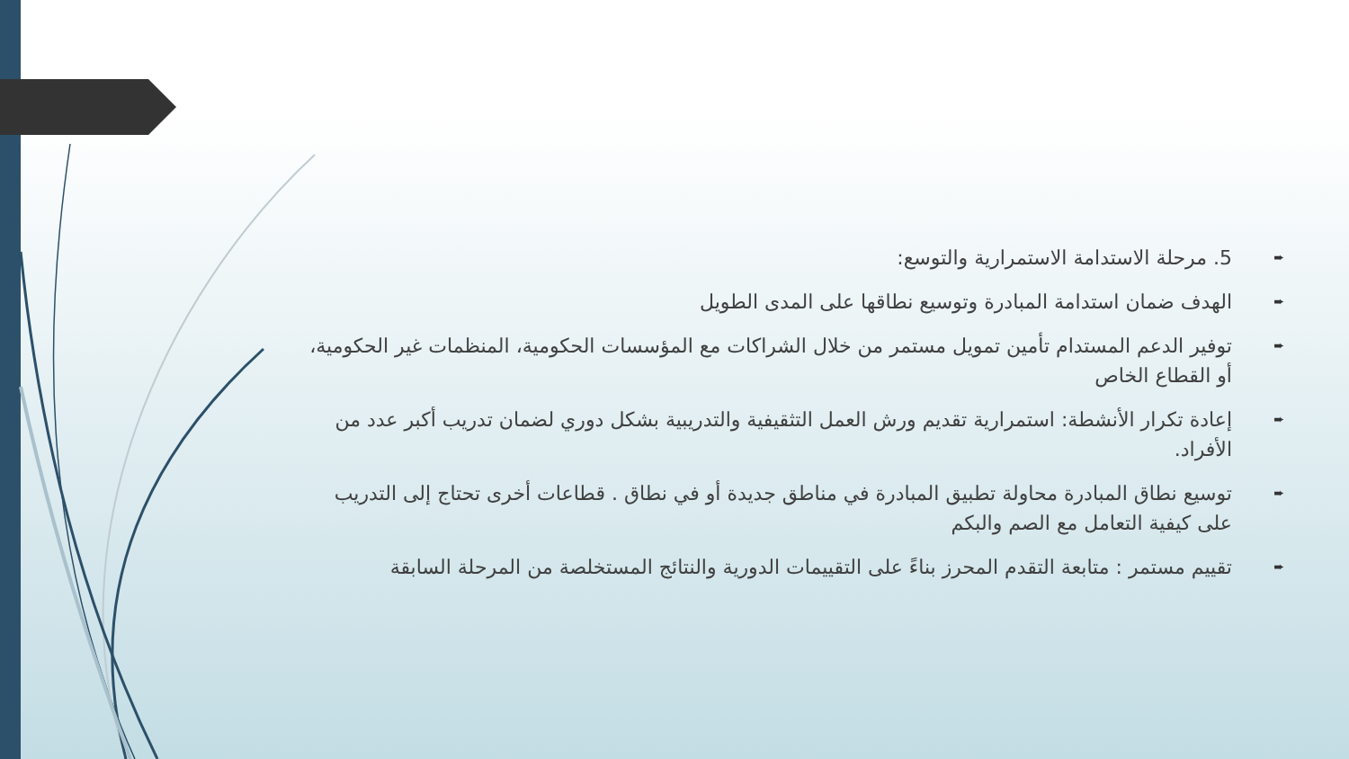➨ 5. مرحلة الاستدامة الاستمرارية والتوسع:
➨ الهدف ضمان استدامة المبادرة وتوسيع نطاقها على المدى الطويل
➨ توفير الدعم المستدام تأمين تمويل مستمر من خلال الشراكات مع المؤسسات الحكومية، المنظمات غير الحكومية، أو القطاع الخاص
➨ إعادة تكرار الأنشطة: استمرارية تقديم ورش العمل التثقيفية والتدريبية بشكل دوري لضمان تدريب أكبر عدد من الأفراد.
➨ توسيع نطاق المبادرة محاولة تطبيق المبادرة في مناطق جديدة أو في نطاق . قطاعات أخرى تحتاج إلى التدريب على كيفية التعامل مع الصم والبكم
➨ تقييم مستمر : متابعة التقدم المحرز بناءً على التقييمات الدورية والنتائج المستخلصة من المرحلة السابقة